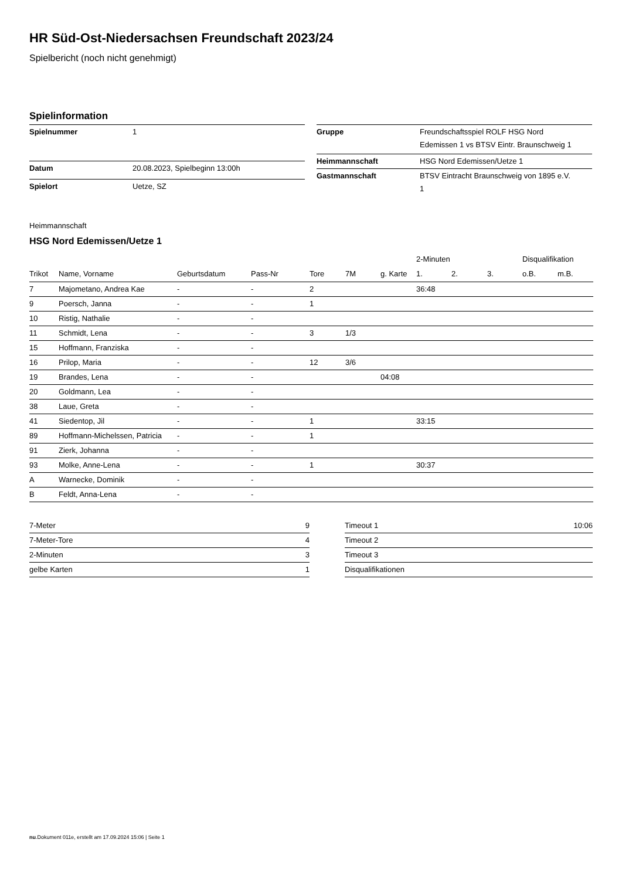HR Süd-Ost-Niedersachsen Freundschaft 2023/24
Spielbericht (noch nicht genehmigt)
Spielinformation
| Spielnummer | 1 |
| Datum | 20.08.2023, Spielbeginn 13:00h |
| Spielort | Uetze, SZ |
| Gruppe | Freundschaftsspiel ROLF HSG Nord Edemissen 1 vs BTSV Eintr. Braunschweig 1 |
| Heimmannschaft | HSG Nord Edemissen/Uetze 1 |
| Gastmannschaft | BTSV Eintracht Braunschweig von 1895 e.V. 1 |
Heimmannschaft
HSG Nord Edemissen/Uetze 1
| | | | | | | | 2-Minuten | | | Disqualifikation | |
| --- | --- | --- | --- | --- | --- | --- | --- | --- | --- | --- | --- |
| Trikot | Name, Vorname | Geburtsdatum | Pass-Nr | Tore | 7M | g. Karte | 1. | 2. | 3. | o.B. | m.B. |
| 7 | Majometano, Andrea Kae | - | - | 2 | | | 36:48 | | | | |
| 9 | Poersch, Janna | - | - | 1 | | | | | | | |
| 10 | Ristig, Nathalie | - | - | | | | | | | | |
| 11 | Schmidt, Lena | - | - | 3 | 1/3 | | | | | | |
| 15 | Hoffmann, Franziska | - | - | | | | | | | | |
| 16 | Prilop, Maria | - | - | 12 | 3/6 | | | | | | |
| 19 | Brandes, Lena | - | - | | | 04:08 | | | | | |
| 20 | Goldmann, Lea | - | - | | | | | | | | |
| 38 | Laue, Greta | - | - | | | | | | | | |
| 41 | Siedentop, Jil | - | - | 1 | | | 33:15 | | | | |
| 89 | Hoffmann-Michelssen, Patricia | - | - | 1 | | | | | | | |
| 91 | Zierk, Johanna | - | - | | | | | | | | |
| 93 | Molke, Anne-Lena | - | - | 1 | | | 30:37 | | | | |
| A | Warnecke, Dominik | - | - | | | | | | | | |
| B | Feldt, Anna-Lena | - | - | | | | | | | | |
| 7-Meter | 9 |
| 7-Meter-Tore | 4 |
| 2-Minuten | 3 |
| gelbe Karten | 1 |
| Timeout 1 | 10:06 |
| Timeout 2 | |
| Timeout 3 | |
| Disqualifikationen | |
nu.Dokument 011e, erstellt am 17.09.2024 15:06 | Seite 1